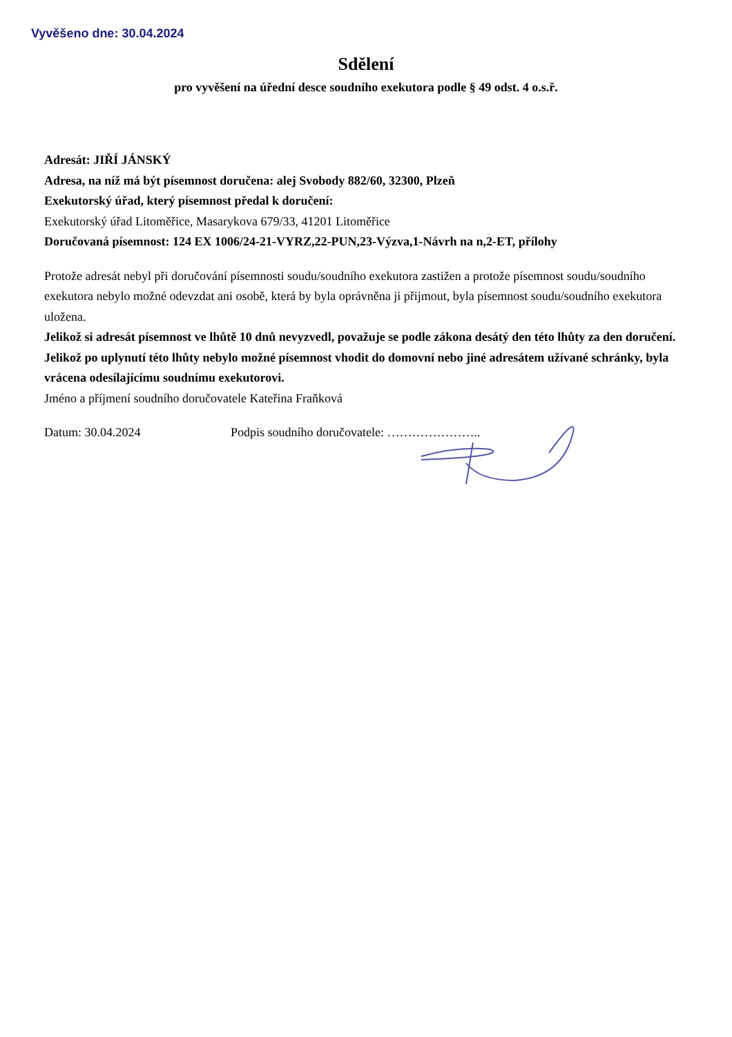Vyvěšeno dne: 30.04.2024
Sdělení
pro vyvěšení na úřední desce soudního exekutora podle § 49 odst. 4 o.s.ř.
Adresát: JIŘÍ JÁNSKÝ
Adresa, na níž má být písemnost doručena: alej Svobody 882/60, 32300, Plzeň
Exekutorský úřad, který písemnost předal k doručení:
Exekutorský úřad Litoměřice, Masarykova 679/33, 41201 Litoměřice
Doručovaná písemnost: 124 EX 1006/24-21-VYRZ,22-PUN,23-Výzva,1-Návrh na n,2-ET, přílohy
Protože adresát nebyl při doručování písemnosti soudu/soudního exekutora zastižen a protože písemnost soudu/soudního exekutora nebylo možné odevzdat ani osobě, která by byla oprávněna ji přijmout, byla písemnost soudu/soudního exekutora uložena.
Jelikož si adresát písemnost ve lhůtě 10 dnů nevyzvedl, považuje se podle zákona desátý den této lhůty za den doručení. Jelikož po uplynutí této lhůty nebylo možné písemnost vhodit do domovní nebo jiné adresátem užívané schránky, byla vrácena odesílajícímu soudnímu exekutorovi.
Jméno a příjmení soudního doručovatele Kateřina Fraňková
Datum: 30.04.2024 Podpis soudního doručovatele: …………………..